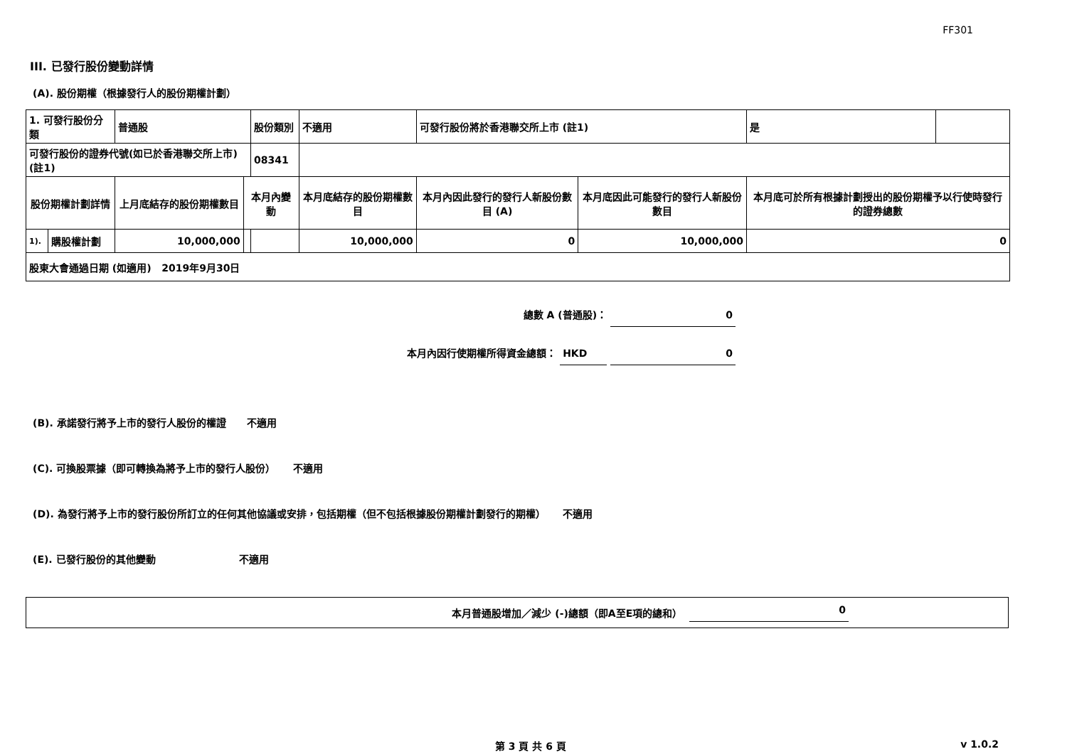FF301
III. 已發行股份變動詳情
(A). 股份期權（根據發行人的股份期權計劃）
| 1. 可發行股份分類 | | 普通股 | | 股份類別 | 不適用 | | 可發行股份將於香港聯交所上市 (註1) | | 是 | |
| 可發行股份的證券代號(如已於香港聯交所上市) (註1) | | | | 08341 | | | | | | |
| 股份期權計劃詳情 | | 上月底結存的股份期權數目 | 本月內變動 | | | 本月底結存的股份期權數目 | 本月內因此發行的發行人新股份數目 (A) | 本月底因此可能發行的發行人新股份數目 | 本月底可於所有根據計劃授出的股份期權予以行使時發行的證券總數 | |
| 1). | 購股權計劃 | 10,000,000 | | | | 10,000,000 | 0 | 10,000,000 | 0 | |
| 股東大會通過日期 (如適用) 2019年9月30日 | | | | | | | | | | |
總數 A (普通股)： 0
本月內因行使期權所得資金總額： HKD 0
(B). 承諾發行將予上市的發行人股份的權證 不適用
(C). 可換股票據（即可轉換為將予上市的發行人股份） 不適用
(D). 為發行將予上市的發行股份所訂立的任何其他協議或安排，包括期權（但不包括根據股份期權計劃發行的期權） 不適用
(E). 已發行股份的其他變動 不適用
本月普通股增加／減少 (-)總額（即A至E項的總和） 0
第 3 頁 共 6 頁 v 1.0.2